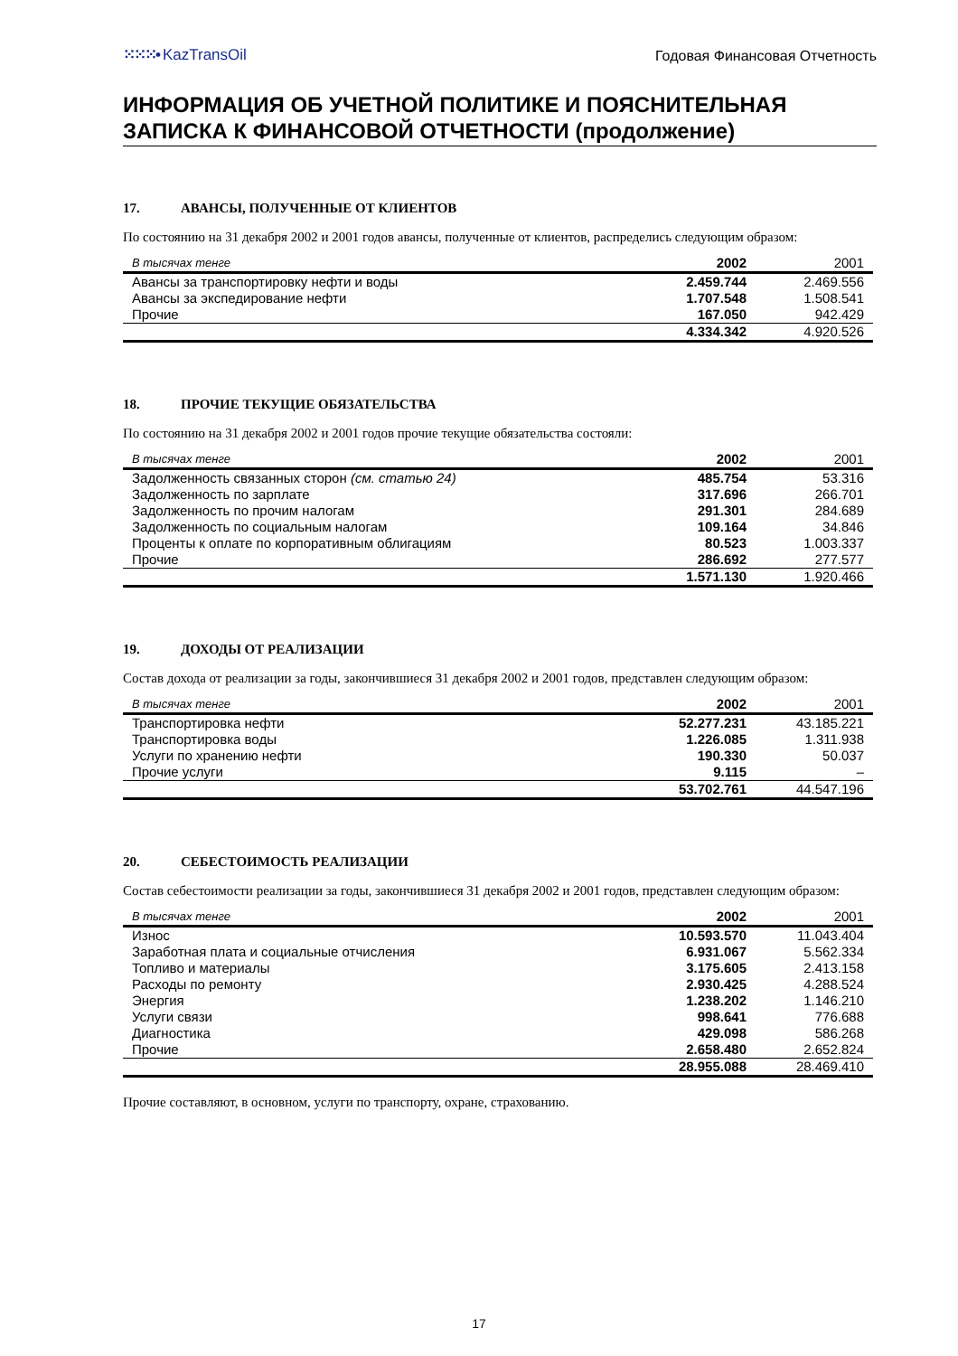⁙⁙⁙• KazTransOil
Годовая Финансовая Отчетность
ИНФОРМАЦИЯ ОБ УЧЕТНОЙ ПОЛИТИКЕ И ПОЯСНИТЕЛЬНАЯ ЗАПИСКА К ФИНАНСОВОЙ ОТЧЕТНОСТИ (продолжение)
17. АВАНСЫ, ПОЛУЧЕННЫЕ ОТ КЛИЕНТОВ
По состоянию на 31 декабря 2002 и 2001 годов авансы, полученные от клиентов, распределись следующим образом:
| В тысячах тенге | 2002 | 2001 |
| --- | --- | --- |
| Авансы за транспортировку нефти и воды | 2.459.744 | 2.469.556 |
| Авансы за экспедирование нефти | 1.707.548 | 1.508.541 |
| Прочие | 167.050 | 942.429 |
| | 4.334.342 | 4.920.526 |
18. ПРОЧИЕ ТЕКУЩИЕ ОБЯЗАТЕЛЬСТВА
По состоянию на 31 декабря 2002 и 2001 годов прочие текущие обязательства состояли:
| В тысячах тенге | 2002 | 2001 |
| --- | --- | --- |
| Задолженность связанных сторон (см. статью 24) | 485.754 | 53.316 |
| Задолженность по зарплате | 317.696 | 266.701 |
| Задолженность по прочим налогам | 291.301 | 284.689 |
| Задолженность по социальным налогам | 109.164 | 34.846 |
| Проценты к оплате по корпоративным облигациям | 80.523 | 1.003.337 |
| Прочие | 286.692 | 277.577 |
| | 1.571.130 | 1.920.466 |
19. ДОХОДЫ ОТ РЕАЛИЗАЦИИ
Состав дохода от реализации за годы, закончившиеся 31 декабря 2002 и 2001 годов, представлен следующим образом:
| В тысячах тенге | 2002 | 2001 |
| --- | --- | --- |
| Транспортировка нефти | 52.277.231 | 43.185.221 |
| Транспортировка воды | 1.226.085 | 1.311.938 |
| Услуги по хранению нефти | 190.330 | 50.037 |
| Прочие услуги | 9.115 | – |
| | 53.702.761 | 44.547.196 |
20. СЕБЕСТОИМОСТЬ РЕАЛИЗАЦИИ
Состав себестоимости реализации за годы, закончившиеся 31 декабря 2002 и 2001 годов, представлен следующим образом:
| В тысячах тенге | 2002 | 2001 |
| --- | --- | --- |
| Износ | 10.593.570 | 11.043.404 |
| Заработная плата и социальные отчисления | 6.931.067 | 5.562.334 |
| Топливо и материалы | 3.175.605 | 2.413.158 |
| Расходы по ремонту | 2.930.425 | 4.288.524 |
| Энергия | 1.238.202 | 1.146.210 |
| Услуги связи | 998.641 | 776.688 |
| Диагностика | 429.098 | 586.268 |
| Прочие | 2.658.480 | 2.652.824 |
| | 28.955.088 | 28.469.410 |
Прочие составляют, в основном, услуги по транспорту, охране, страхованию.
17